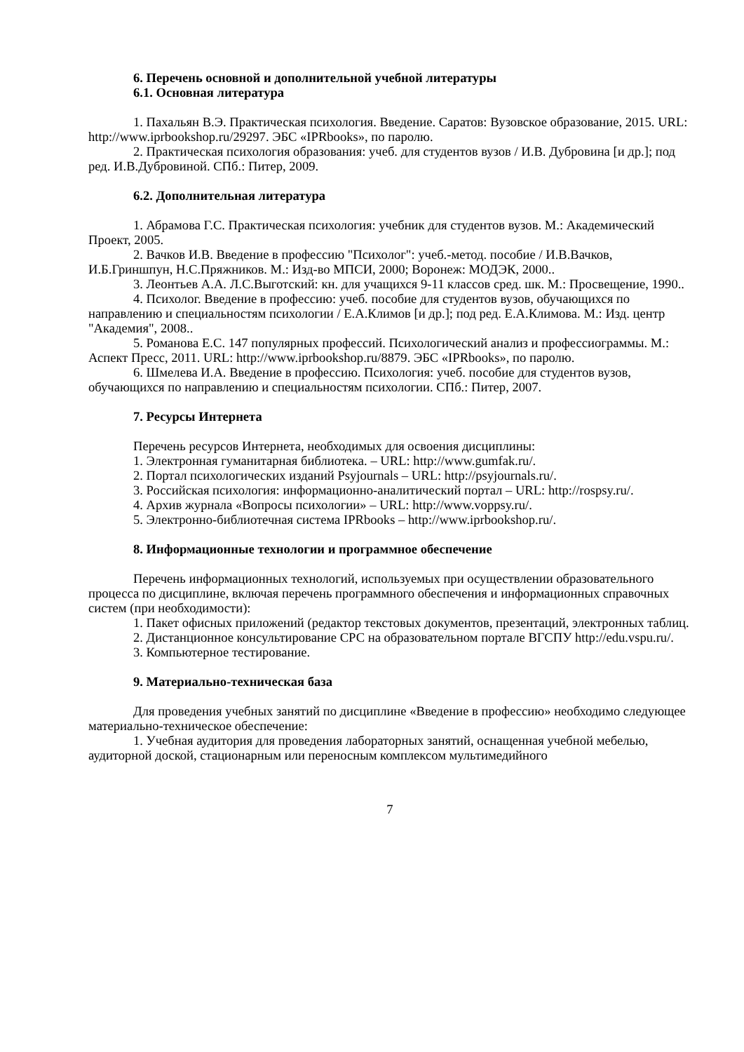6. Перечень основной и дополнительной учебной литературы
6.1. Основная литература
1. Пахальян В.Э. Практическая психология. Введение. Саратов: Вузовское образование, 2015. URL: http://www.iprbookshop.ru/29297. ЭБС «IPRbooks», по паролю.
2. Практическая психология образования: учеб. для студентов вузов / И.В. Дубровина [и др.]; под ред. И.В.Дубровиной. СПб.: Питер, 2009.
6.2. Дополнительная литература
1. Абрамова Г.С. Практическая психология: учебник для студентов вузов. М.: Академический Проект, 2005.
2. Вачков И.В. Введение в профессию "Психолог": учеб.-метод. пособие / И.В.Вачков, И.Б.Гриншпун, Н.С.Пряжников. М.: Изд-во МПСИ, 2000; Воронеж: МОДЭК, 2000..
3. Леонтьев А.А. Л.С.Выготский: кн. для учащихся 9-11 классов сред. шк. М.: Просвещение, 1990..
4. Психолог. Введение в профессию: учеб. пособие для студентов вузов, обучающихся по направлению и специальностям психологии / Е.А.Климов [и др.]; под ред. Е.А.Климова. М.: Изд. центр "Академия", 2008..
5. Романова Е.С. 147 популярных профессий. Психологический анализ и профессиограммы. М.: Аспект Пресс, 2011. URL: http://www.iprbookshop.ru/8879. ЭБС «IPRbooks», по паролю.
6. Шмелева И.А. Введение в профессию. Психология: учеб. пособие для студентов вузов, обучающихся по направлению и специальностям психологии. СПб.: Питер, 2007.
7. Ресурсы Интернета
Перечень ресурсов Интернета, необходимых для освоения дисциплины:
1. Электронная гуманитарная библиотека. – URL: http://www.gumfak.ru/.
2. Портал психологических изданий Psyjournals – URL: http://psyjournals.ru/.
3. Российская психология: информационно-аналитический портал – URL: http://rospsy.ru/.
4. Архив журнала «Вопросы психологии» – URL: http://www.voppsy.ru/.
5. Электронно-библиотечная система IPRbooks – http://www.iprbookshop.ru/.
8. Информационные технологии и программное обеспечение
Перечень информационных технологий, используемых при осуществлении образовательного процесса по дисциплине, включая перечень программного обеспечения и информационных справочных систем (при необходимости):
1. Пакет офисных приложений (редактор текстовых документов, презентаций, электронных таблиц.
2. Дистанционное консультирование СРС на образовательном портале ВГСПУ http://edu.vspu.ru/.
3. Компьютерное тестирование.
9. Материально-техническая база
Для проведения учебных занятий по дисциплине «Введение в профессию» необходимо следующее материально-техническое обеспечение:
1. Учебная аудитория для проведения лабораторных занятий, оснащенная учебной мебелью, аудиторной доской, стационарным или переносным комплексом мультимедийного
7